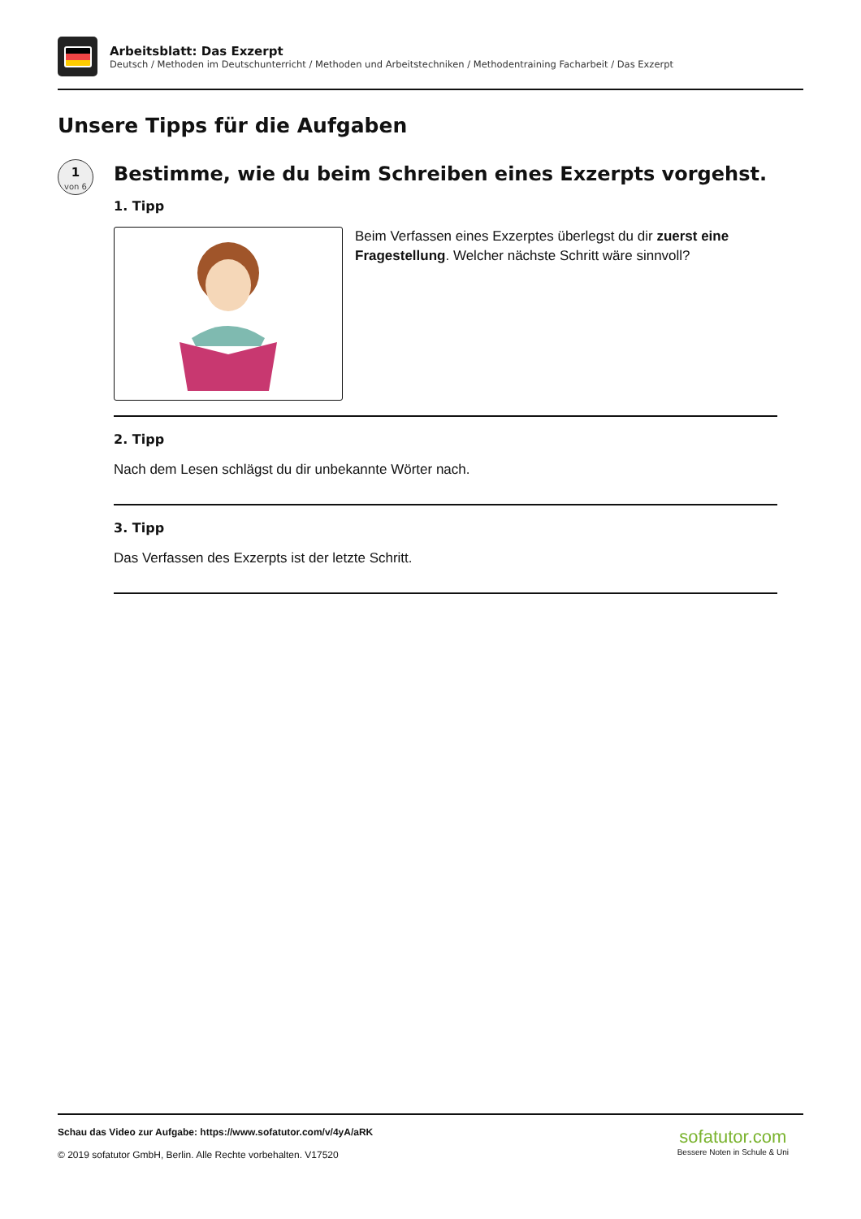Arbeitsblatt: Das Exzerpt
Deutsch / Methoden im Deutschunterricht / Methoden und Arbeitstechniken / Methodentraining Facharbeit / Das Exzerpt
Unsere Tipps für die Aufgaben
1
von 6
Bestimme, wie du beim Schreiben eines Exzerpts vorgehst.
1. Tipp
Beim Verfassen eines Exzerptes überlegst du dir zuerst eine Fragestellung. Welcher nächste Schritt wäre sinnvoll?
2. Tipp
Nach dem Lesen schlägst du dir unbekannte Wörter nach.
3. Tipp
Das Verfassen des Exzerpts ist der letzte Schritt.
Schau das Video zur Aufgabe: https://www.sofatutor.com/v/4yA/aRK
© 2019 sofatutor GmbH, Berlin. Alle Rechte vorbehalten. V17520
sofatutor.com
Bessere Noten in Schule & Uni